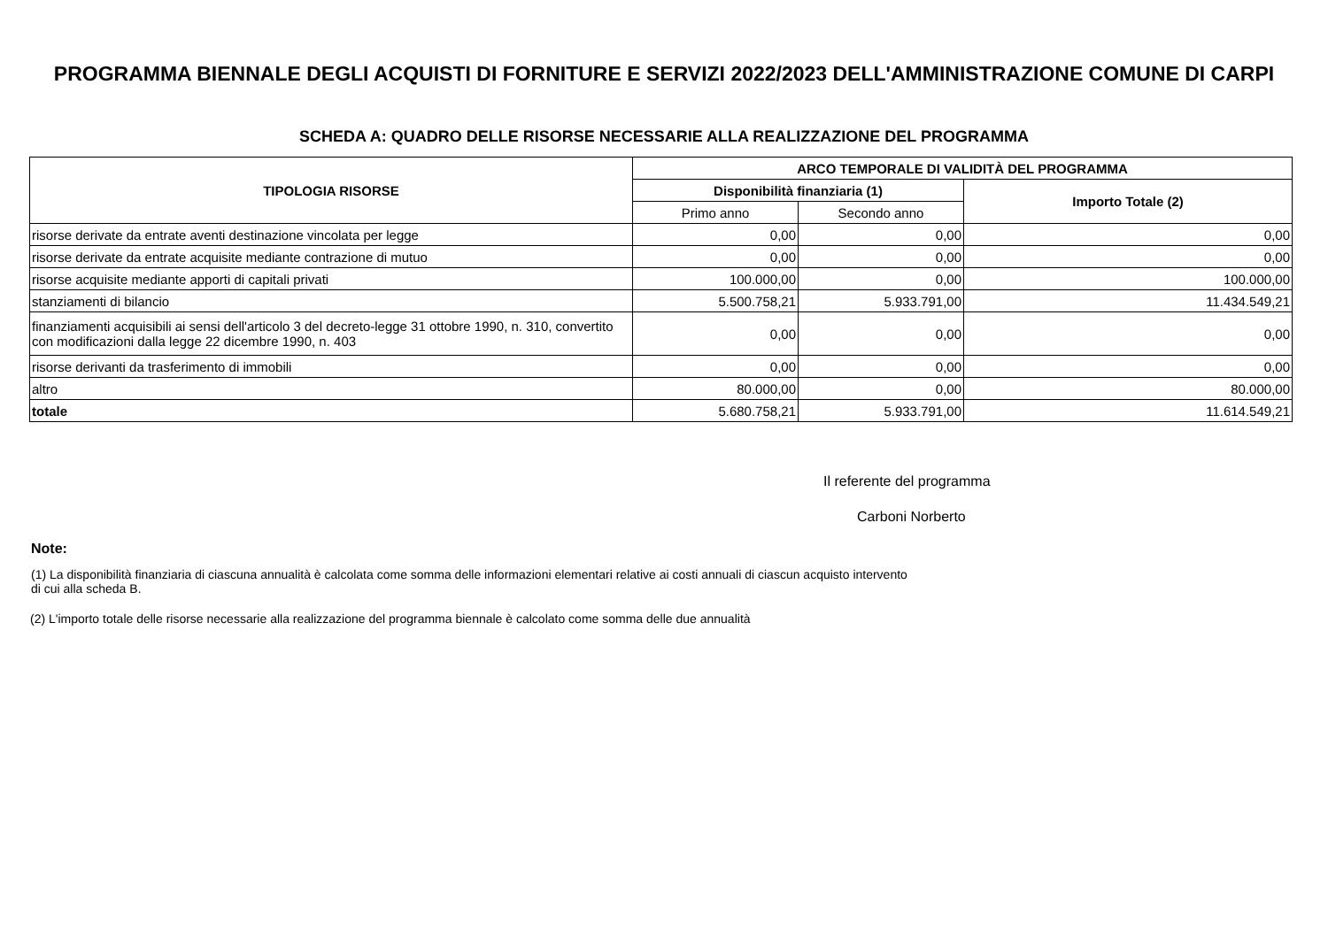PROGRAMMA BIENNALE DEGLI ACQUISTI DI FORNITURE E SERVIZI 2022/2023 DELL'AMMINISTRAZIONE COMUNE DI CARPI
SCHEDA A: QUADRO DELLE RISORSE NECESSARIE ALLA REALIZZAZIONE DEL PROGRAMMA
| TIPOLOGIA RISORSE | ARCO TEMPORALE DI VALIDITÀ DEL PROGRAMMA | | |
| --- | --- | --- | --- |
| | Disponibilità finanziaria (1) | | Importo Totale (2) |
| | Primo anno | Secondo anno | |
| risorse derivate da entrate aventi destinazione vincolata per legge | 0,00 | 0,00 | 0,00 |
| risorse derivate da entrate acquisite mediante contrazione di mutuo | 0,00 | 0,00 | 0,00 |
| risorse acquisite mediante apporti di capitali privati | 100.000,00 | 0,00 | 100.000,00 |
| stanziamenti di bilancio | 5.500.758,21 | 5.933.791,00 | 11.434.549,21 |
| finanziamenti acquisibili ai sensi dell'articolo 3 del decreto-legge 31 ottobre 1990, n. 310, convertito con modificazioni dalla legge 22 dicembre 1990, n. 403 | 0,00 | 0,00 | 0,00 |
| risorse derivanti da trasferimento di immobili | 0,00 | 0,00 | 0,00 |
| altro | 80.000,00 | 0,00 | 80.000,00 |
| totale | 5.680.758,21 | 5.933.791,00 | 11.614.549,21 |
Il referente del programma
Carboni Norberto
Note:
(1) La disponibilità finanziaria di ciascuna annualità è calcolata come somma delle informazioni elementari relative ai costi annuali di ciascun acquisto intervento di cui alla scheda B.
(2) L'importo totale delle risorse necessarie alla realizzazione del programma biennale è calcolato come somma delle due annualità